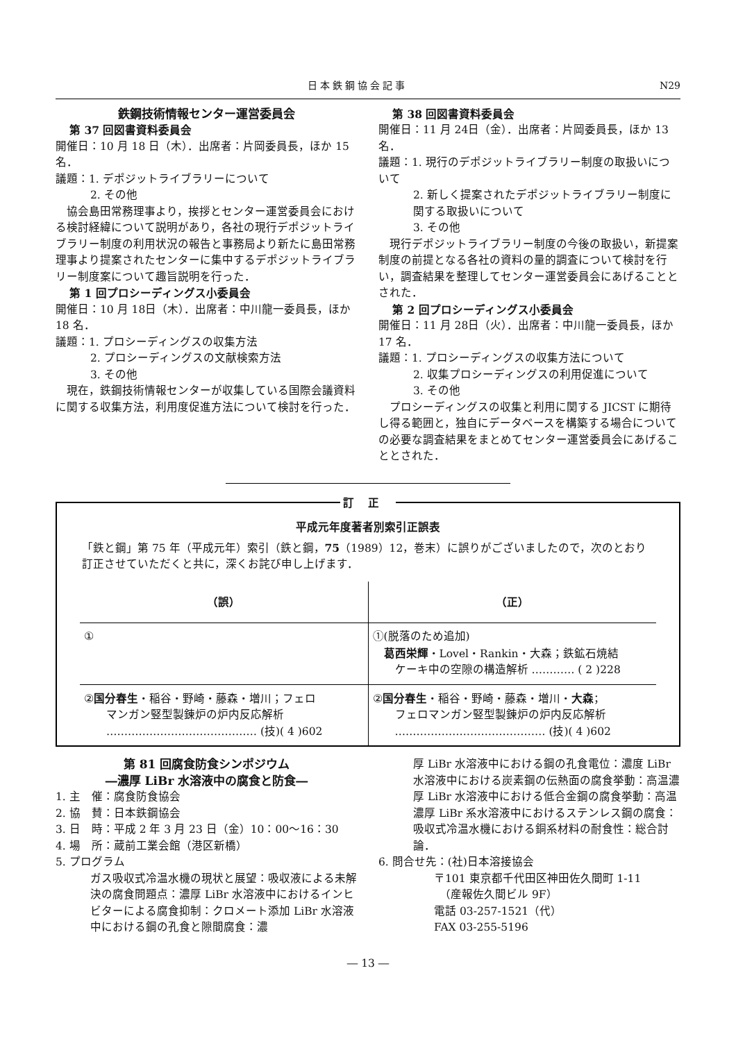日本鉄鋼協会記事 N29
鉄鋼技術情報センター運営委員会
第 37 回図書資料委員会
開催日：10 月 18 日（木）．出席者：片岡委員長，ほか 15 名．
議題：1. デポジットライブラリーについて
2. その他
　協会島田常務理事より，挨拶とセンター運営委員会における検討経緯について説明があり，各社の現行デポジットライブラリー制度の利用状況の報告と事務局より新たに島田常務理事より提案されたセンターに集中するデポジットライブラリー制度案について趣旨説明を行った．
第 1 回プロシーディングス小委員会
開催日：10 月 18日（木）．出席者：中川龍一委員長，ほか 18 名．
議題：1. プロシーディングスの収集方法
2. プロシーディングスの文献検索方法
3. その他
　現在，鉄鋼技術情報センターが収集している国際会議資料に関する収集方法，利用度促進方法について検討を行った．
第 38 回図書資料委員会
開催日：11 月 24日（金）．出席者：片岡委員長，ほか 13 名．
議題：1. 現行のデポジットライブラリー制度の取扱いについて
2. 新しく提案されたデポジットライブラリー制度に関する取扱いについて
3. その他
　現行デポジットライブラリー制度の今後の取扱い，新提案制度の前提となる各社の資料の量的調査について検討を行い，調査結果を整理してセンター運営委員会にあげることとされた．
第 2 回プロシーディングス小委員会
開催日：11 月 28日（火）．出席者：中川龍一委員長，ほか 17 名．
議題：1. プロシーディングスの収集方法について
2. 収集プロシーディングスの利用促進について
3. その他
　プロシーディングスの収集と利用に関する JICST に期待し得る範囲と，独自にデータベースを構築する場合についての必要な調査結果をまとめてセンター運営委員会にあげることとされた．
訂正
平成元年度著者別索引正誤表
「鉄と鋼」第 75 年（平成元年）索引（鉄と鋼，75（1989）12，巻末）に誤りがございましたので，次のとおり訂正させていただくと共に，深くお詫び申し上げます．
| （誤） | （正） |
| --- | --- |
| ① | ①(脱落のため追加) 葛西栄輝 ・Lovel・Rankin・大森；鉄鉱石焼結 ケーキ中の空隙の構造解析 ………… ( 2 )228 |
| ② 国分春生 ・稲谷・野崎・藤森・増川；フェロ マンガン竪型製錬炉の炉内反応解析 …………………………………… (技)( 4 )602 | ② 国分春生 ・稲谷・野崎・藤森・増川・ 大森 ； フェロマンガン竪型製錬炉の炉内反応解析 …………………………………… (技)( 4 )602 |
第 81 回腐食防食シンポジウム
―濃厚 LiBr 水溶液中の腐食と防食―
1. 主　催：腐食防食協会
2. 協　賛：日本鉄鋼協会
3. 日　時：平成 2 年 3 月 23 日（金）10：00～16：30
4. 場　所：蔵前工業会館（港区新橋）
5. プログラム
ガス吸収式冷温水機の現状と展望：吸収液による未解決の腐食問題点：濃厚 LiBr 水溶液中におけるインヒビターによる腐食抑制：クロメート添加 LiBr 水溶液中における鋼の孔食と隙間腐食：濃
厚 LiBr 水溶液中における鋼の孔食電位：濃度 LiBr 水溶液中における炭素鋼の伝熱面の腐食挙動：高温濃厚 LiBr 水溶液中における低合金鋼の腐食挙動：高温濃厚 LiBr 系水溶液中におけるステンレス鋼の腐食：吸収式冷温水機における銅系材料の耐食性：総合討論．
6. 問合せ先：(社)日本溶接協会
〒101 東京都千代田区神田佐久間町 1-11
　（産報佐久間ビル 9F）
電話 03-257-1521（代）
FAX 03-255-5196
― 13 ―